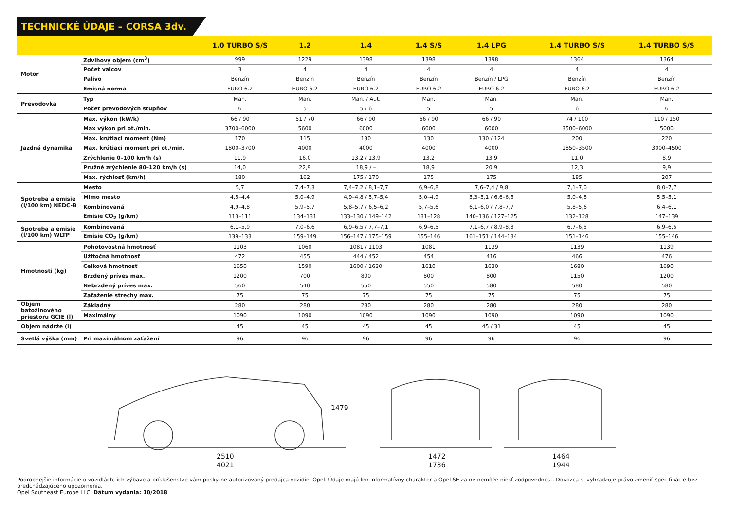TECHNICKÉ ÚDAJE – CORSA 3dv.
| | | 1.0 TURBO S/S | 1.2 | 1.4 | 1.4 S/S | 1.4 LPG | 1.4 TURBO S/S | 1.4 TURBO S/S |
| --- | --- | --- | --- | --- | --- | --- | --- | --- |
| Motor | Zdvihový objem (cm<sup>3</sup>) | 999 | 1229 | 1398 | 1398 | 1398 | 1364 | 1364 |
| | Počet valcov | 3 | 4 | 4 | 4 | 4 | 4 | 4 |
| | Palivo | Benzín | Benzín | Benzín | Benzín | Benzín / LPG | Benzín | Benzín |
| | Emisná norma | EURO 6.2 | EURO 6.2 | EURO 6.2 | EURO 6.2 | EURO 6.2 | EURO 6.2 | EURO 6.2 |
| Prevodovka | Typ | Man. | Man. | Man. / Aut. | Man. | Man. | Man. | Man. |
| | Počet prevodových stupňov | 6 | 5 | 5 / 6 | 5 | 5 | 6 | 6 |
| Jazdná dynamika | Max. výkon (kW/k) | 66 / 90 | 51 / 70 | 66 / 90 | 66 / 90 | 66 / 90 | 74 / 100 | 110 / 150 |
| | Max výkon pri ot./min. | 3700–6000 | 5600 | 6000 | 6000 | 6000 | 3500–6000 | 5000 |
| | Max. krútiaci moment (Nm) | 170 | 115 | 130 | 130 | 130 / 124 | 200 | 220 |
| | Max. krútiaci moment pri ot./min. | 1800–3700 | 4000 | 4000 | 4000 | 4000 | 1850–3500 | 3000–4500 |
| | Zrýchlenie 0–100 km/h (s) | 11,9 | 16,0 | 13,2 / 13,9 | 13,2 | 13,9 | 11,0 | 8,9 |
| | Pružné zrýchlenie 80–120 km/h (s) | 14,0 | 22,9 | 18,9 / – | 18,9 | 20,9 | 12,3 | 9,9 |
| | Max. rýchlosť (km/h) | 180 | 162 | 175 / 170 | 175 | 175 | 185 | 207 |
| Spotreba a emisie (l/100 km) NEDC-B | Mesto | 5,7 | 7,4–7,3 | 7,4–7,2 / 8,1–7,7 | 6,9–6,8 | 7,6–7,4 / 9,8 | 7,1–7,0 | 8,0–7,7 |
| | Mimo mesto | 4,5–4,4 | 5,0–4,9 | 4,9–4,8 / 5,7–5,4 | 5,0–4,9 | 5,3–5,1 / 6,6–6,5 | 5,0–4,8 | 5,5–5,1 |
| | Kombinovaná | 4,9–4,8 | 5,9–5,7 | 5,8–5,7 / 6,5–6,2 | 5,7–5,6 | 6,1–6,0 / 7,8–7,7 | 5,8–5,6 | 6,4–6,1 |
| | Emisie CO<sub>2</sub> (g/km) | 113–111 | 134–131 | 133–130 / 149–142 | 131–128 | 140–136 / 127–125 | 132–128 | 147–139 |
| Spotreba a emisie (l/100 km) WLTP | Kombinovaná | 6,1–5,9 | 7,0–6,6 | 6,9–6,5 / 7,7–7,1 | 6,9–6,5 | 7,1–6,7 / 8,9–8,3 | 6,7–6,5 | 6,9–6,5 |
| | Emisie CO<sub>2</sub> (g/km) | 139–133 | 159–149 | 156–147 / 175–159 | 155–146 | 161–151 / 144–134 | 151–146 | 155–146 |
| Hmotnosti (kg) | Pohotovostná hmotnosť | 1103 | 1060 | 1081 / 1103 | 1081 | 1139 | 1139 | 1139 |
| | Užitočná hmotnosť | 472 | 455 | 444 / 452 | 454 | 416 | 466 | 476 |
| | Celková hmotnosť | 1650 | 1590 | 1600 / 1630 | 1610 | 1630 | 1680 | 1690 |
| | Brzdený príves max. | 1200 | 700 | 800 | 800 | 800 | 1150 | 1200 |
| | Nebrzdený príves max. | 560 | 540 | 550 | 550 | 580 | 580 | 580 |
| | Zaťaženie strechy max. | 75 | 75 | 75 | 75 | 75 | 75 | 75 |
| Objem batožinového priestoru GCIE (l) | Základný | 280 | 280 | 280 | 280 | 280 | 280 | 280 |
| | Maximálny | 1090 | 1090 | 1090 | 1090 | 1090 | 1090 | 1090 |
| Objem nádrže (l) | | 45 | 45 | 45 | 45 | 45 / 31 | 45 | 45 |
| Svetlá výška (mm) | Pri maximálnom zaťažení | 96 | 96 | 96 | 96 | 96 | 96 | 96 |
1479
2510
4021
1472
1736
1464
1944
Podrobnejšie informácie o vozidlách, ich výbave a príslušenstve vám poskytne autorizovaný predajca vozidiel Opel. Údaje majú len informatívny charakter a Opel SE za ne nemôže niesť zodpovednosť. Dovozca si vyhradzuje právo zmeniť špecifikácie bez predchádzajúceho upozornenia.
Opel Southeast Europe LLC. Dátum vydania: 10/2018